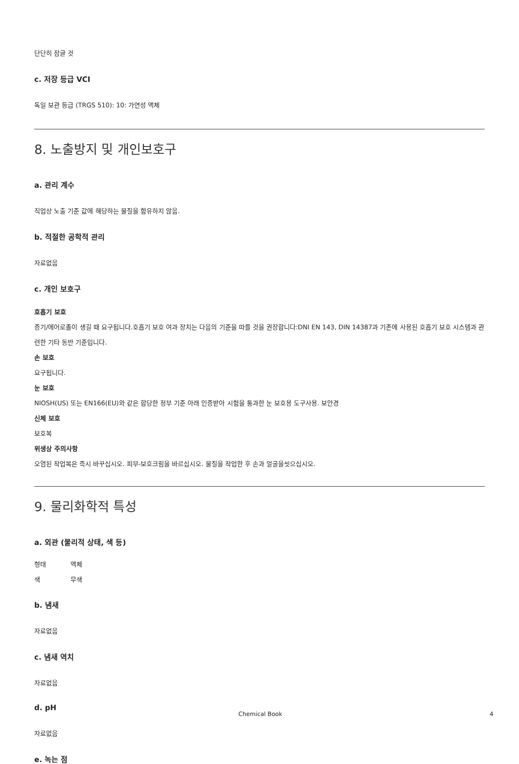단단히 잠글 것
c. 저장 등급 VCI
독일 보관 등급 (TRGS 510): 10: 가연성 액체
8. 노출방지 및 개인보호구
a. 관리 계수
직업상 노출 기준 값에 해당하는 물질을 함유하지 않음.
b. 적절한 공학적 관리
자료없음
c. 개인 보호구
호흡기 보호
증기/에어로졸이 생길 때 요구됩니다.호흡기 보호 여과 장치는 다음의 기준을 따를 것을 권장합니다:DNI EN 143, DIN 14387과 기존에 사용된 호흡기 보호 시스템과 관련한 기타 동반 기준입니다.
손 보호
요구됩니다.
눈 보호
NIOSH(US) 또는 EN166(EU)와 같은 합당한 정부 기준 아래 인증받아 시험을 통과한 눈 보호용 도구사용. 보안경
신체 보호
보호복
위생상 주의사항
오염된 작업복은 즉시 바꾸십시오. 피부-보호크림을 바르십시오. 물질을 작업한 후 손과 얼굴을씻으십시오.
9. 물리화학적 특성
a. 외관 (물리적 상태, 색 등)
형태 액체
색 무색
b. 냄새
자료없음
c. 냄새 역치
자료없음
d. pH
자료없음
e. 녹는 점
Chemical Book 4